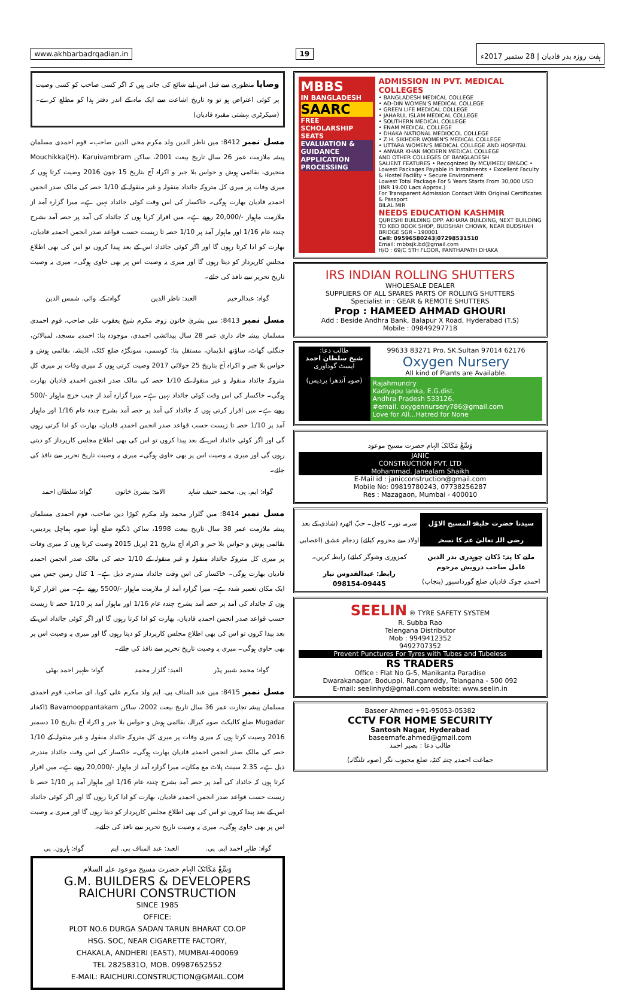www.akhbarbadrqadian.in 19
ہفت روزہ بدر قادیان | 28 ستمبر 2017ء
وصایا منظوری سے قبل اس لیے شائع کی جاتی ہیں کہ اگر کسی صاحب کو کسی وصیت پر کوئی اعتراض ہو تو وہ تاریخ اشاعت سے ایک ماہ کے اندر دفتر ہذا کو مطلع کرے۔ (سیکرٹری بہشتی مقبرہ قادیان)
مسل نمبر 8412: میں ناظر الدین ولد مکرم محی الدین صاحب۔ قوم احمدی مسلمان پیشہ ملازمت عمر 26 سال تاریخ بیعت 2001، ساکن Mouchikkal(H)، Karuivambram منجیری، بقائمی ہوش و حواس بلا جبر و اکراہ آج بتاریخ 15 جون 2016 وصیت کرتا ہوں کہ میری وفات پر میری کل متروکہ جائداد منقولہ و غیر منقولہ کے 1/10 حصہ کی مالک صدر انجمن احمدیہ قادیان بھارت ہوگی۔ خاکسار کی اس وقت کوئی جائداد نہیں ہے۔ میرا گزارہ آمد از ملازمت ماہوار -/20,000 روپے ہے۔ میں اقرار کرتا ہوں کہ جائداد کی آمد پر حصہ آمد بشرح چندہ عام 1/16 اور ماہوار آمد پر 1/10 حصہ تا زیست حسب قواعد صدر انجمن احمدیہ قادیان، بھارت کو ادا کرتا رہوں گا اور اگر کوئی جائداد اس کے بعد پیدا کروں تو اس کی بھی اطلاع مجلس کارپرداز کو دیتا رہوں گا اور میری یہ وصیت اس پر بھی حاوی ہوگی۔ میری یہ وصیت تاریخ تحریر سے نافذ کی جائے۔
گواہ: عبدالرحیم العبد: ناظر الدین گواہ: کے. وائی. شمس الدین
مسل نمبر 8413: میں بشریٰ خاتون زوجہ مکرم شیخ یعقوب علی صاحب، قوم احمدی مسلمان پیشہ خانہ داری عمر 28 سال پیدائشی احمدی، موجودہ پتا: احمدیہ مسجد، لمبالائن، جنگلی گھاٹ، ساؤتھ انڈیمان، مستقل پتا: کوسمی، سونگڑہ ضلع کٹک، اڈیشہ، بقائمی ہوش و حواس بلا جبر و اکراہ آج بتاریخ 25 جولائی 2017 وصیت کرتی ہوں کہ میری وفات پر میری کل متروکہ جائداد منقولہ و غیر منقولہ کے 1/10 حصہ کی مالک صدر انجمن احمدیہ قادیان بھارت ہوگی۔ خاکسار کی اس وقت کوئی جائداد نہیں ہے۔ میرا گزارہ آمد از جیب خرچ ماہوار -/500 روپے ہے۔ میں اقرار کرتی ہوں کہ جائداد کی آمد پر حصہ آمد بشرح چندہ عام 1/16 اور ماہوار آمد پر 1/10 حصہ تا زیست حسب قواعد صدر انجمن احمدیہ قادیان، بھارت کو ادا کرتی رہوں گی اور اگر کوئی جائداد اس کے بعد پیدا کروں تو اس کی بھی اطلاع مجلس کارپرداز کو دیتی رہوں گی اور میری یہ وصیت اس پر بھی حاوی ہوگی۔ میری یہ وصیت تاریخ تحریر سے نافذ کی جائے۔
گواہ: ایم. پی. محمد حنیف شاہد الامۃ: بشریٰ خاتون گواہ: سلطان احمد
مسل نمبر 8414: میں گلزار محمد ولد مکرم کوڑا دین صاحب، قوم احمدی مسلمان پیشہ ملازمت عمر 38 سال تاریخ بیعت 1998، ساکن ڈنگوہ ضلع اُونا صوبہ ہماچل پردیس، بقائمی ہوش و حواس بلا جبر و اکراہ آج بتاریخ 21 اپریل 2015 وصیت کرتا ہوں کہ میری وفات پر میری کل متروکہ جائداد منقولہ و غیر منقولہ کے 1/10 حصہ کی مالک صدر انجمن احمدیہ قادیان بھارت ہوگی۔ خاکسار کی اس وقت جائداد مندرجہ ذیل ہے۔ 1 کنال زمین جس میں ایک مکان تعمیر شدہ ہے۔ میرا گزارہ آمد از ملازمت ماہوار -/5500 روپے ہے۔ میں اقرار کرتا ہوں کہ جائداد کی آمد پر حصہ آمد بشرح چندہ عام 1/16 اور ماہوار آمد پر 1/10 حصہ تا زیست حسب قواعد صدر انجمن احمدیہ قادیان، بھارت کو ادا کرتا رہوں گا اور اگر کوئی جائداد اس کے بعد پیدا کروں تو اس کی بھی اطلاع مجلس کارپرداز کو دیتا رہوں گا اور میری یہ وصیت اس پر بھی حاوی ہوگی۔ میری یہ وصیت تاریخ تحریر سے نافذ کی جائے۔
گواہ: محمد شبیر پڈر العبد: گلزار محمد گواہ: ظہیر احمد بھٹی
مسل نمبر 8415: میں عبد المناف پی. ایم ولد مکرم علی کویا. ای صاحب قوم احمدی مسلمان پیشہ تجارت عمر 36 سال تاریخ بیعت 2002، ساکن Bavamooppantakam ڈاکخانہ Mugadar ضلع کالیکٹ صوبہ کیرالہ، بقائمی ہوش و حواس بلا جبر و اکراہ آج بتاریخ 10 دسمبر 2016 وصیت کرتا ہوں کہ میری وفات پر میری کل متروکہ جائداد منقولہ و غیر منقولہ کے 1/10 حصہ کی مالک صدر انجمن احمدیہ قادیان بھارت ہوگی۔ خاکسار کی اس وقت جائداد مندرجہ ذیل ہے۔ 2.35 سینٹ پلاٹ مع مکان۔ میرا گزارہ آمد از ماہوار -/20,000 روپے ہے۔ میں اقرار کرتا ہوں کہ جائداد کی آمد پر حصہ آمد بشرح چندہ عام 1/16 اور ماہوار آمد پر 1/10 حصہ تا زیست حسب قواعد صدر انجمن احمدیہ قادیان، بھارت کو ادا کرتا رہوں گا اور اگر کوئی جائداد اس کے بعد پیدا کروں تو اس کی بھی اطلاع مجلس کارپرداز کو دیتا رہوں گا اور میری یہ وصیت اس پر بھی حاوی ہوگی۔ میری یہ وصیت تاریخ تحریر سے نافذ کی جائے۔
گواہ: طاہر احمد ایم. پی. العبد: عبد المناف پی. ایم گواہ: ہارون. پی
وَسِّعْ مَکَانَکَ الہام حضرت مسیح موعود علیہ السلام
G.M. BUILDERS & DEVELOPERS
RAICHURI CONSTRUCTION
SINCE 1985
OFFICE:
PLOT NO.6 DURGA SADAN TARUN BHARAT CO.OP
HSG. SOC, NEAR CIGARETTE FACTORY,
CHAKALA, ANDHERI (EAST), MUMBAI-400069
TEL 2825831O, MOB. 09987652552
E-MAIL: RAICHURI.CONSTRUCTION@GMAIL.COM
MBBS
IN BANGLADESH
SAARC
FREE SCHOLARSHIP SEATS
EVALUATION & GUIDANCE APPLICATION PROCESSING
ADMISSION IN PVT. MEDICAL COLLEGES
• BANGLADESH MEDICAL COLLEGE
• AD-DIN WOMEN'S MEDICAL COLLEGE
• GREEN LIFE MEDICAL COLLEGE
• JAHARUL ISLAM MEDICAL COLLEGE
• SOUTHERN MEDICAL COLLEGE
• ENAM MEDICAL COLLEGE
• DHAKA NATIONAL MEDIOCOL COLLEGE
• Z.H. SIKHDER WOMEN'S MEDICAL COLLEGE
• UTTARA WOMEN'S MEDICAL COLLEGE AND HOSPITAL
• ANWAR KHAN MODERN MEDICAL COLLEGE
AND OTHER COLLEGES OF BANGLADESH
SALIENT FEATURES • Recognized By MCI/IMED/ BM&DC • Lowest Packages Payable In Instalments • Excellent Faculty & Hostel Facility • Secure Environment
Lowest Total Package For 5 Years Starts From 30,000 USD (INR 19.00 Lacs Approx.)
For Transparent Admission Contact With Original Certificates & Passport
BILAL MIR
NEEDS EDUCATION KASHMIR
QURESHI BUILDING OPP. AKHARA BUILDING, NEXT BUILDING TO KBD BOOK SHOP, BUDSHAH CHOWK, NEAR BUDSHAH BRIDGE SGR - 190001
Cell: 09596580243|07298531510
Email: mbbsjk.bd@gmail.com
H/O : 69/C 5TH FLOOR, PANTHAPATH DHAKA
IRS INDIAN ROLLING SHUTTERS
WHOLESALE DEALER
SUPPLIERS OF ALL SPARES PARTS OF ROLLING SHUTTERS
Specialist in : GEAR & REMOTE SHUTTERS
Prop : HAMEED AHMAD GHOURI
Add : Beside Andhra Bank, Balapur X Road, Hyderabad (T.S)
Mobile : 09849297718
طالب دعا:
شیخ سلطان احمد
ایسٹ گوداوری
(صوبہ آندھرا پردیس)
99633 83271 Pro. SK.Sultan 97014 62176
Oxygen Nursery
All kind of Plants are Available.
Rajahmundry
Kadiyapu lanka, E.G.dist.
Andhra Pradesh 533126.
#email. oxygennursery786@gmail.com
Love for All...Hatred for None
وَسِّعْ مَکَانَکَ الہام حضرت مسیح موعود
JANIC
CONSTRUCTION PVT. LTD
Mohammad. Janealam Shaikh
E-Mail id : janicconstruction@gmail.com
Mobile No: 09819780243, 07738256287
Res : Mazagaon, Mumbai - 400010
سیدنا حضرت خلیفۃ المسیح الاوّل رضی اللہ تعالیٰ عنہ کا نسخہ
ملنے کا پتہ: دُکان چوہدری بدر الدین عامل صاحب درویش مرحوم
احمدیہ چوک قادیان ضلع گورداسپور (پنجاب)
سرمہ نور۔ کاجل۔ حبّ اٹھرہ (شادی کے بعد اولاد سے محروم کیلئے) زدجام عشق (اعصابی کمزوری وشوگر کیلئے) رابطہ کریں۔
رابطہ: عبدالقدوس نیاز
098154-09445
SEELIN ® TYRE SAFETY SYSTEM
R. Subba Rao
Telengana Distributor
Mob : 9949412352
9492707352
Prevent Punctures For Tyres with Tubes and Tubeless
RS TRADERS
Office : Flat No G-5, Manikanta Paradise
Dwarakanagar, Boduppi, Rangareddy, Telangana - 500 092
E-mail: seelinhyd@gmail.com website: www.seelin.in
Baseer Ahmed +91-95053-05382
CCTV FOR HOME SECURITY
Santosh Nagar, Hyderabad
baseernafe.ahmed@gmail.com
طالب دعا : بصیر احمد
جماعت احمدیہ چنتہ کنٹہ، ضلع محبوب نگر (صوبہ تلنگانہ)